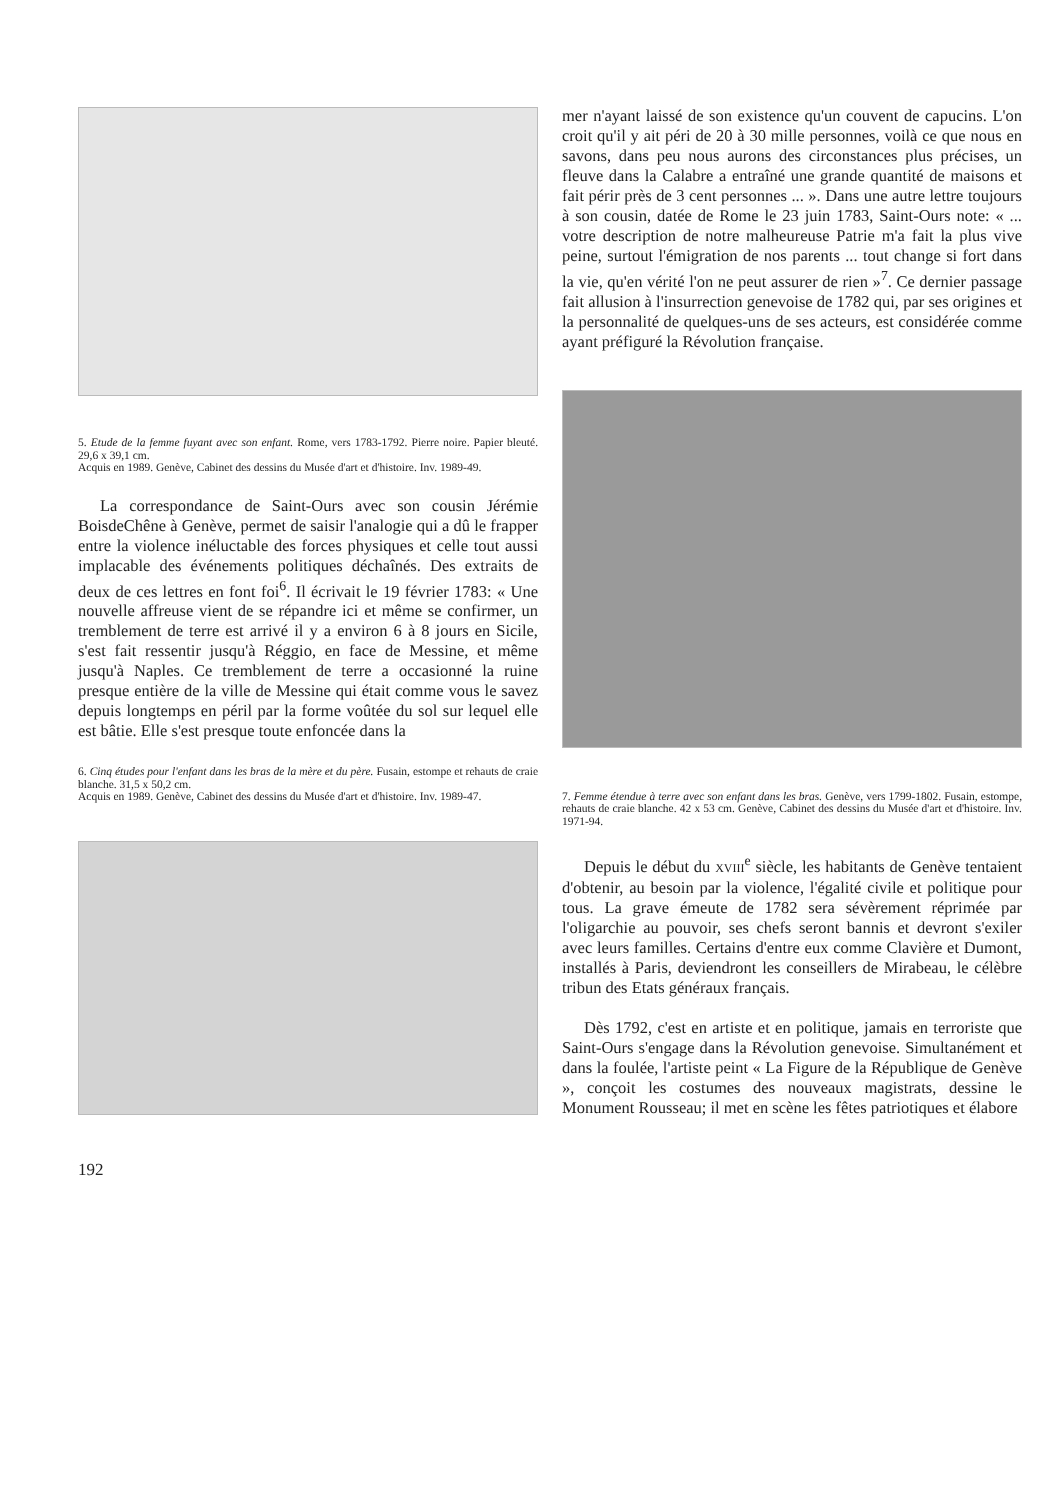5. Etude de la femme fuyant avec son enfant. Rome, vers 1783-1792. Pierre noire. Papier bleuté. 29,6 x 39,1 cm.
Acquis en 1989. Genève, Cabinet des dessins du Musée d'art et d'histoire. Inv. 1989-49.
La correspondance de Saint-Ours avec son cousin Jérémie BoisdeChêne à Genève, permet de saisir l'analogie qui a dû le frapper entre la violence inéluctable des forces physiques et celle tout aussi implacable des événements politiques déchaînés. Des extraits de deux de ces lettres en font foi<sup>6</sup>. Il écrivait le 19 février 1783: « Une nouvelle affreuse vient de se répandre ici et même se confirmer, un tremblement de terre est arrivé il y a environ 6 à 8 jours en Sicile, s'est fait ressentir jusqu'à Réggio, en face de Messine, et même jusqu'à Naples. Ce tremblement de terre a occasionné la ruine presque entière de la ville de Messine qui était comme vous le savez depuis longtemps en péril par la forme voûtée du sol sur lequel elle est bâtie. Elle s'est presque toute enfoncée dans la
6. Cinq études pour l'enfant dans les bras de la mère et du père. Fusain, estompe et rehauts de craie blanche. 31,5 x 50,2 cm.
Acquis en 1989. Genève, Cabinet des dessins du Musée d'art et d'histoire. Inv. 1989-47.
192
mer n'ayant laissé de son existence qu'un couvent de capucins. L'on croit qu'il y ait péri de 20 à 30 mille personnes, voilà ce que nous en savons, dans peu nous aurons des circonstances plus précises, un fleuve dans la Calabre a entraîné une grande quantité de maisons et fait périr près de 3 cent personnes ... ». Dans une autre lettre toujours à son cousin, datée de Rome le 23 juin 1783, Saint-Ours note: « ... votre description de notre malheureuse Patrie m'a fait la plus vive peine, surtout l'émigration de nos parents ... tout change si fort dans la vie, qu'en vérité l'on ne peut assurer de rien »<sup>7</sup>. Ce dernier passage fait allusion à l'insurrection genevoise de 1782 qui, par ses origines et la personnalité de quelques-uns de ses acteurs, est considérée comme ayant préfiguré la Révolution française.
7. Femme étendue à terre avec son enfant dans les bras. Genève, vers 1799-1802. Fusain, estompe, rehauts de craie blanche. 42 x 53 cm. Genève, Cabinet des dessins du Musée d'art et d'histoire. Inv. 1971-94.
Depuis le début du XVIII<sup>e</sup> siècle, les habitants de Genève tentaient d'obtenir, au besoin par la violence, l'égalité civile et politique pour tous. La grave émeute de 1782 sera sévèrement réprimée par l'oligarchie au pouvoir, ses chefs seront bannis et devront s'exiler avec leurs familles. Certains d'entre eux comme Clavière et Dumont, installés à Paris, deviendront les conseillers de Mirabeau, le célèbre tribun des Etats généraux français.
Dès 1792, c'est en artiste et en politique, jamais en terroriste que Saint-Ours s'engage dans la Révolution genevoise. Simultanément et dans la foulée, l'artiste peint « La Figure de la République de Genève », conçoit les costumes des nouveaux magistrats, dessine le Monument Rousseau; il met en scène les fêtes patriotiques et élabore